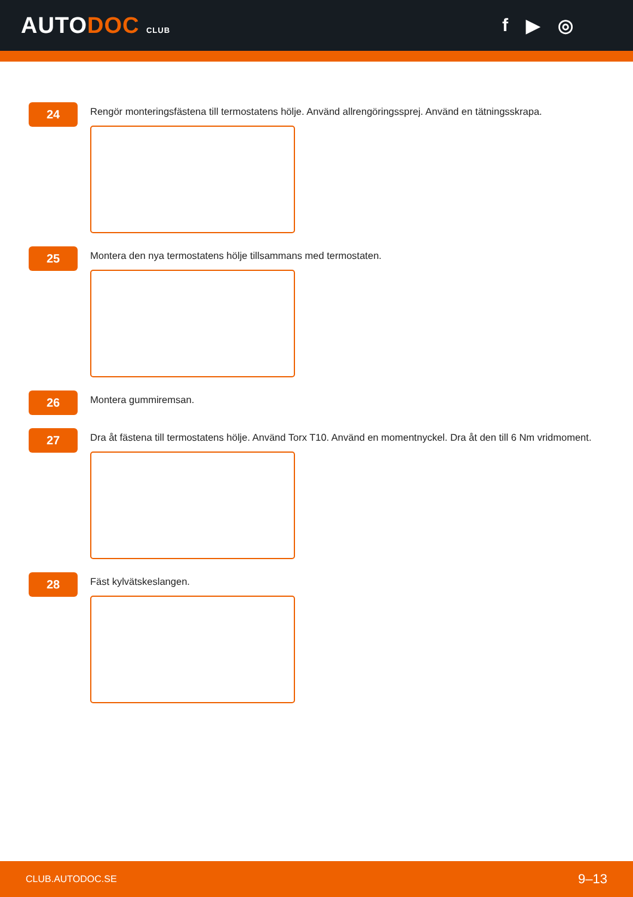AUTODOC CLUB
f ▶ ◎
24
Rengör monteringsfästena till termostatens hölje. Använd allrengöringssprej. Använd en tätningsskrapa.
25
Montera den nya termostatens hölje tillsammans med termostaten.
26
Montera gummiremsan.
27
Dra åt fästena till termostatens hölje. Använd Torx T10. Använd en momentnyckel. Dra åt den till 6 Nm vridmoment.
28
Fäst kylvätskeslangen.
CLUB.AUTODOC.SE 9–13